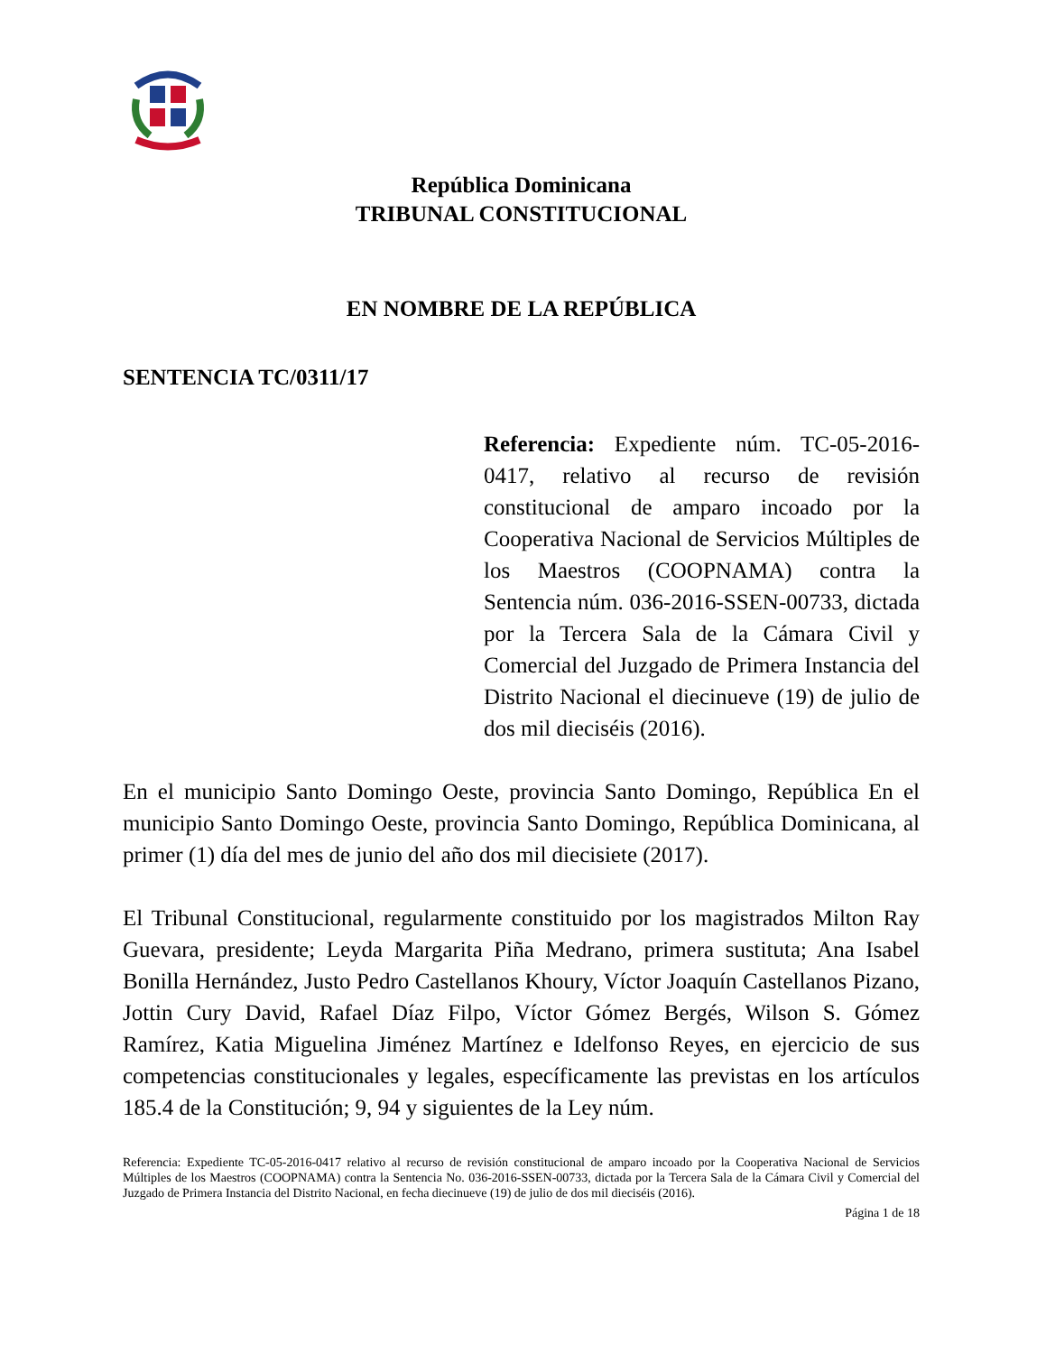República Dominicana
TRIBUNAL CONSTITUCIONAL
EN NOMBRE DE LA REPÚBLICA
SENTENCIA TC/0311/17
Referencia: Expediente núm. TC-05-2016-0417, relativo al recurso de revisión constitucional de amparo incoado por la Cooperativa Nacional de Servicios Múltiples de los Maestros (COOPNAMA) contra la Sentencia núm. 036-2016-SSEN-00733, dictada por la Tercera Sala de la Cámara Civil y Comercial del Juzgado de Primera Instancia del Distrito Nacional el diecinueve (19) de julio de dos mil dieciséis (2016).
En el municipio Santo Domingo Oeste, provincia Santo Domingo, República En el municipio Santo Domingo Oeste, provincia Santo Domingo, República Dominicana, al primer (1) día del mes de junio del año dos mil diecisiete (2017).
El Tribunal Constitucional, regularmente constituido por los magistrados Milton Ray Guevara, presidente; Leyda Margarita Piña Medrano, primera sustituta; Ana Isabel Bonilla Hernández, Justo Pedro Castellanos Khoury, Víctor Joaquín Castellanos Pizano, Jottin Cury David, Rafael Díaz Filpo, Víctor Gómez Bergés, Wilson S. Gómez Ramírez, Katia Miguelina Jiménez Martínez e Idelfonso Reyes, en ejercicio de sus competencias constitucionales y legales, específicamente las previstas en los artículos 185.4 de la Constitución; 9, 94 y siguientes de la Ley núm.
Referencia: Expediente TC-05-2016-0417 relativo al recurso de revisión constitucional de amparo incoado por la Cooperativa Nacional de Servicios Múltiples de los Maestros (COOPNAMA) contra la Sentencia No. 036-2016-SSEN-00733, dictada por la Tercera Sala de la Cámara Civil y Comercial del Juzgado de Primera Instancia del Distrito Nacional, en fecha diecinueve (19) de julio de dos mil dieciséis (2016).
Página 1 de 18